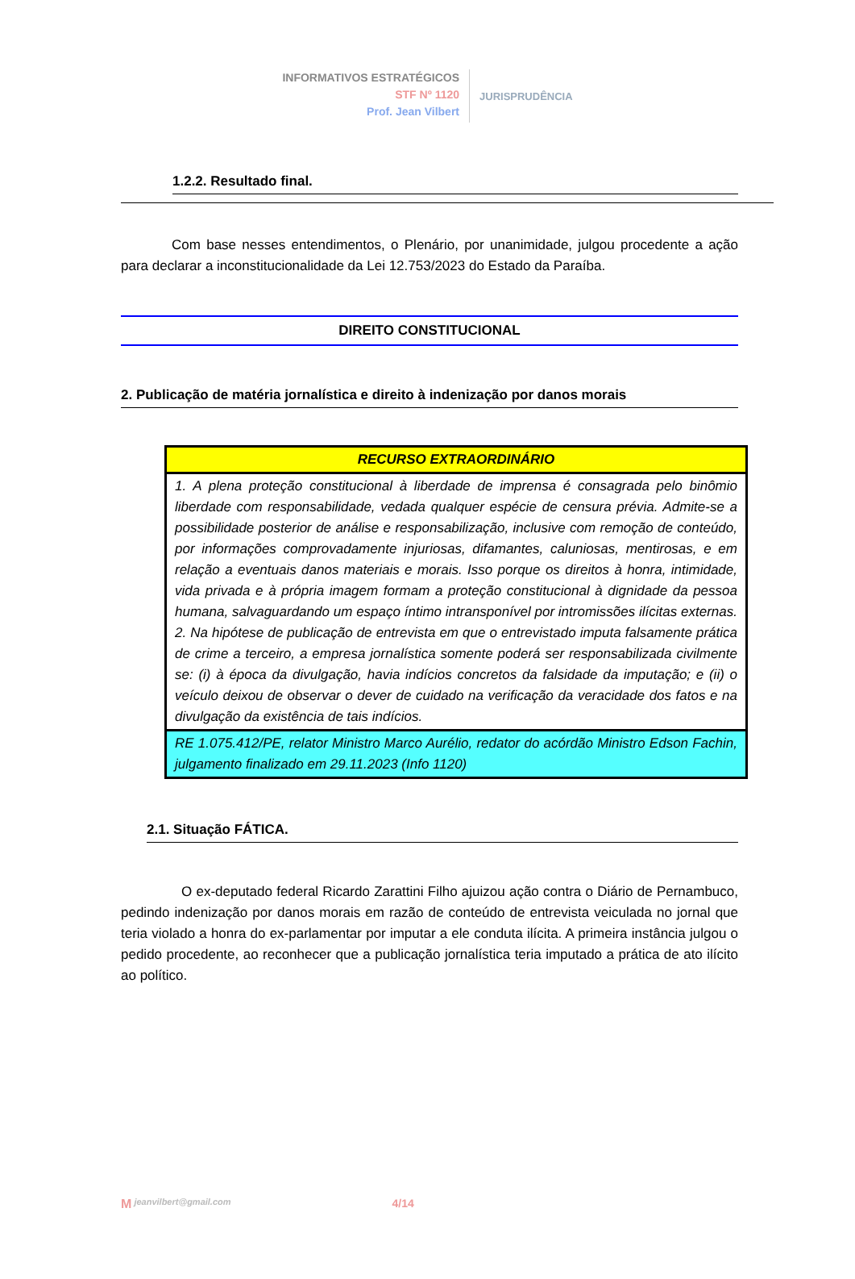INFORMATIVOS ESTRATÉGICOS
STF Nº 1120
Prof. Jean Vilbert
JURISPRUDÊNCIA
1.2.2. Resultado final.
Com base nesses entendimentos, o Plenário, por unanimidade, julgou procedente a ação para declarar a inconstitucionalidade da Lei 12.753/2023 do Estado da Paraíba.
DIREITO CONSTITUCIONAL
2. Publicação de matéria jornalística e direito à indenização por danos morais
| RECURSO EXTRAORDINÁRIO |
| --- |
| 1. A plena proteção constitucional à liberdade de imprensa é consagrada pelo binômio liberdade com responsabilidade, vedada qualquer espécie de censura prévia. Admite-se a possibilidade posterior de análise e responsabilização, inclusive com remoção de conteúdo, por informações comprovadamente injuriosas, difamantes, caluniosas, mentirosas, e em relação a eventuais danos materiais e morais. Isso porque os direitos à honra, intimidade, vida privada e à própria imagem formam a proteção constitucional à dignidade da pessoa humana, salvaguardando um espaço íntimo intransponível por intromissões ilícitas externas. 2. Na hipótese de publicação de entrevista em que o entrevistado imputa falsamente prática de crime a terceiro, a empresa jornalística somente poderá ser responsabilizada civilmente se: (i) à época da divulgação, havia indícios concretos da falsidade da imputação; e (ii) o veículo deixou de observar o dever de cuidado na verificação da veracidade dos fatos e na divulgação da existência de tais indícios. |
| RE 1.075.412/PE, relator Ministro Marco Aurélio, redator do acórdão Ministro Edson Fachin, julgamento finalizado em 29.11.2023 (Info 1120) |
2.1. Situação FÁTICA.
O ex-deputado federal Ricardo Zarattini Filho ajuizou ação contra o Diário de Pernambuco, pedindo indenização por danos morais em razão de conteúdo de entrevista veiculada no jornal que teria violado a honra do ex-parlamentar por imputar a ele conduta ilícita. A primeira instância julgou o pedido procedente, ao reconhecer que a publicação jornalística teria imputado a prática de ato ilícito ao político.
M jeanvilbert@gmail.com 4/14